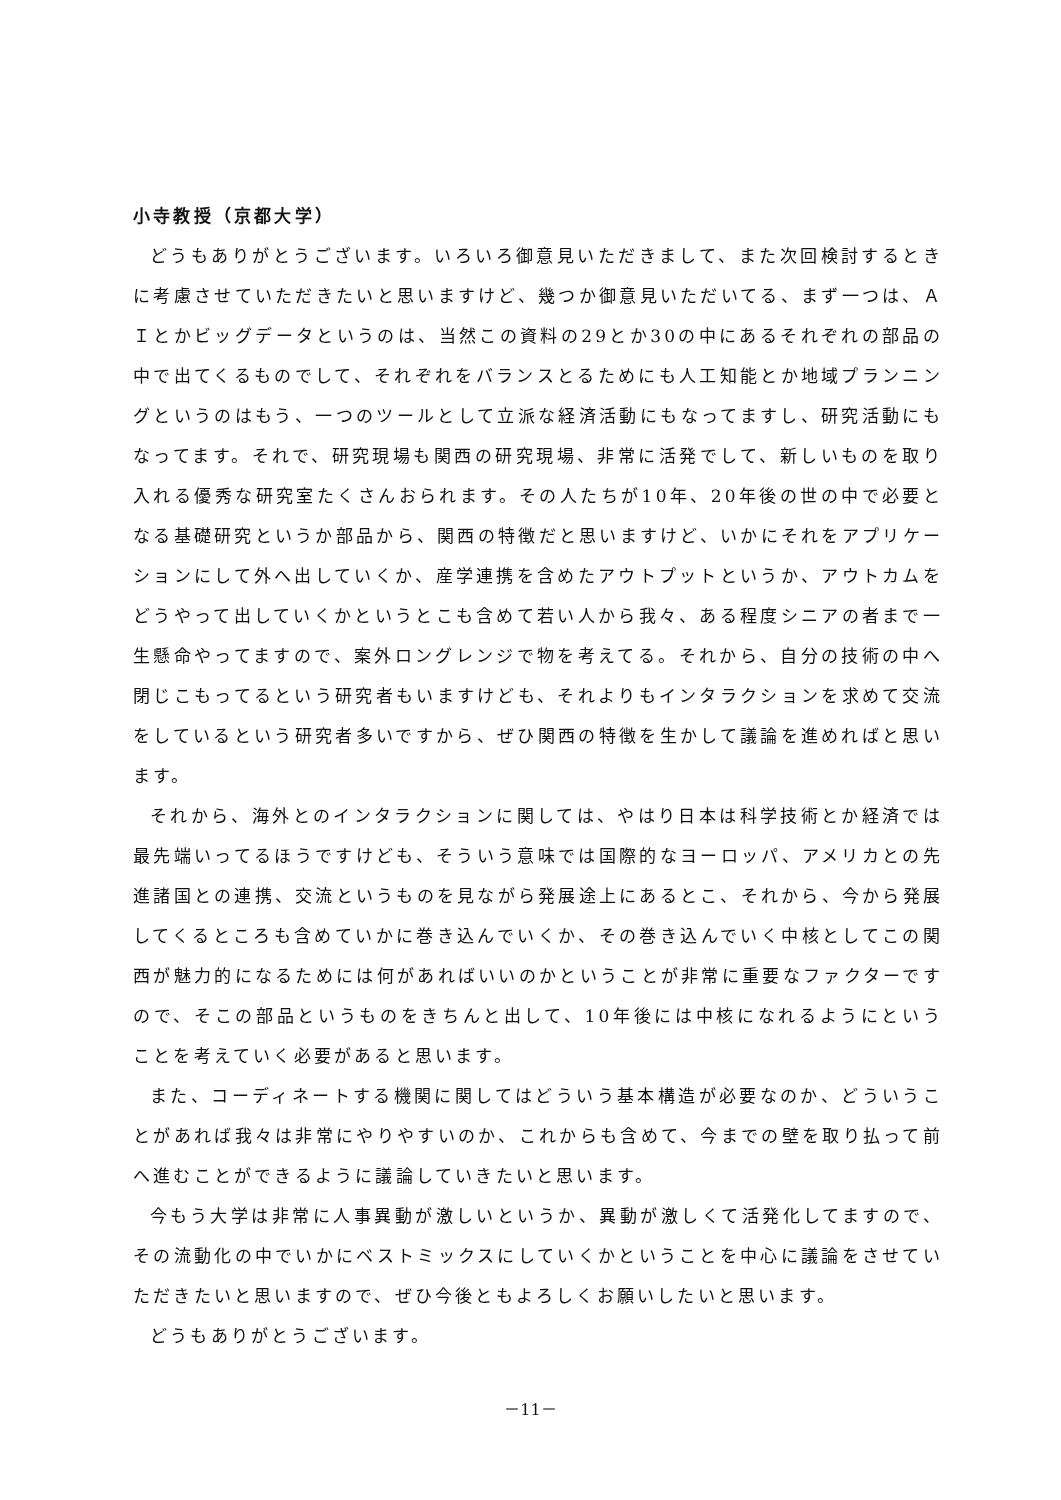小寺教授（京都大学）
どうもありがとうございます。いろいろ御意見いただきまして、また次回検討するときに考慮させていただきたいと思いますけど、幾つか御意見いただいてる、まず一つは、ＡＩとかビッグデータというのは、当然この資料の29とか30の中にあるそれぞれの部品の中で出てくるものでして、それぞれをバランスとるためにも人工知能とか地域プランニングというのはもう、一つのツールとして立派な経済活動にもなってますし、研究活動にもなってます。それで、研究現場も関西の研究現場、非常に活発でして、新しいものを取り入れる優秀な研究室たくさんおられます。その人たちが10年、20年後の世の中で必要となる基礎研究というか部品から、関西の特徴だと思いますけど、いかにそれをアプリケーションにして外へ出していくか、産学連携を含めたアウトプットというか、アウトカムをどうやって出していくかというとこも含めて若い人から我々、ある程度シニアの者まで一生懸命やってますので、案外ロングレンジで物を考えてる。それから、自分の技術の中へ閉じこもってるという研究者もいますけども、それよりもインタラクションを求めて交流をしているという研究者多いですから、ぜひ関西の特徴を生かして議論を進めればと思います。
それから、海外とのインタラクションに関しては、やはり日本は科学技術とか経済では最先端いってるほうですけども、そういう意味では国際的なヨーロッパ、アメリカとの先進諸国との連携、交流というものを見ながら発展途上にあるとこ、それから、今から発展してくるところも含めていかに巻き込んでいくか、その巻き込んでいく中核としてこの関西が魅力的になるためには何があればいいのかということが非常に重要なファクターですので、そこの部品というものをきちんと出して、10年後には中核になれるようにということを考えていく必要があると思います。
また、コーディネートする機関に関してはどういう基本構造が必要なのか、どういうことがあれば我々は非常にやりやすいのか、これからも含めて、今までの壁を取り払って前へ進むことができるように議論していきたいと思います。
今もう大学は非常に人事異動が激しいというか、異動が激しくて活発化してますので、その流動化の中でいかにベストミックスにしていくかということを中心に議論をさせていただきたいと思いますので、ぜひ今後ともよろしくお願いしたいと思います。
どうもありがとうございます。
－11－